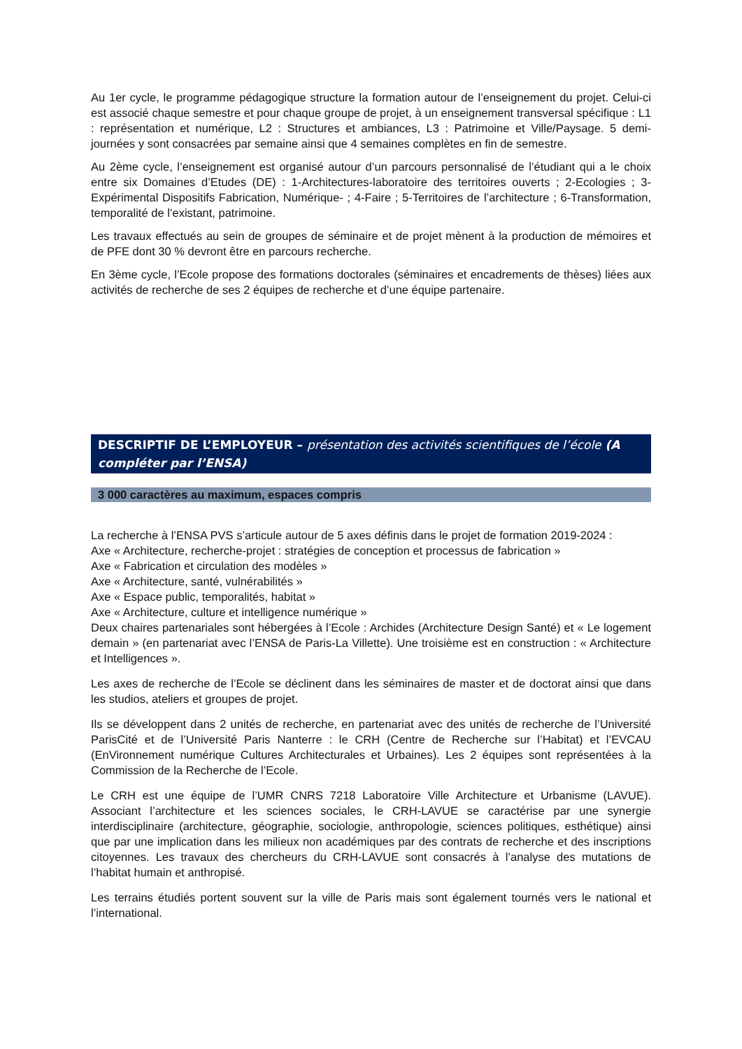Au 1er cycle, le programme pédagogique structure la formation autour de l’enseignement du projet. Celui-ci est associé chaque semestre et pour chaque groupe de projet, à un enseignement transversal spécifique : L1 : représentation et numérique, L2 : Structures et ambiances, L3 : Patrimoine et Ville/Paysage. 5 demi-journées y sont consacrées par semaine ainsi que 4 semaines complètes en fin de semestre.
Au 2ème cycle, l’enseignement est organisé autour d’un parcours personnalisé de l’étudiant qui a le choix entre six Domaines d’Etudes (DE) : 1-Architectures-laboratoire des territoires ouverts ; 2-Ecologies ; 3-Expérimental Dispositifs Fabrication, Numérique- ; 4-Faire ; 5-Territoires de l’architecture ; 6-Transformation, temporalité de l’existant, patrimoine.
Les travaux effectués au sein de groupes de séminaire et de projet mènent à la production de mémoires et de PFE dont 30 % devront être en parcours recherche.
En 3ème cycle, l’Ecole propose des formations doctorales (séminaires et encadrements de thèses) liées aux activités de recherche de ses 2 équipes de recherche et d’une équipe partenaire.
DESCRIPTIF DE L’EMPLOYEUR – présentation des activités scientifiques de l’école (A compléter par l’ENSA)
3 000 caractères au maximum, espaces compris
La recherche à l’ENSA PVS s’articule autour de 5 axes définis dans le projet de formation 2019-2024 :
Axe « Architecture, recherche-projet : stratégies de conception et processus de fabrication »
Axe « Fabrication et circulation des modèles »
Axe « Architecture, santé, vulnérabilités »
Axe « Espace public, temporalités, habitat »
Axe « Architecture, culture et intelligence numérique »
Deux chaires partenariales sont hébergées à l’Ecole : Archides (Architecture Design Santé) et « Le logement demain » (en partenariat avec l’ENSA de Paris-La Villette). Une troisième est en construction : « Architecture et Intelligences ».
Les axes de recherche de l’Ecole se déclinent dans les séminaires de master et de doctorat ainsi que dans les studios, ateliers et groupes de projet.
Ils se développent dans 2 unités de recherche, en partenariat avec des unités de recherche de l’Université ParisCité et de l’Université Paris Nanterre : le CRH (Centre de Recherche sur l’Habitat) et l’EVCAU (EnVironnement numérique Cultures Architecturales et Urbaines). Les 2 équipes sont représentées à la Commission de la Recherche de l’Ecole.
Le CRH est une équipe de l’UMR CNRS 7218 Laboratoire Ville Architecture et Urbanisme (LAVUE). Associant l’architecture et les sciences sociales, le CRH-LAVUE se caractérise par une synergie interdisciplinaire (architecture, géographie, sociologie, anthropologie, sciences politiques, esthétique) ainsi que par une implication dans les milieux non académiques par des contrats de recherche et des inscriptions citoyennes. Les travaux des chercheurs du CRH-LAVUE sont consacrés à l’analyse des mutations de l’habitat humain et anthropisé.
Les terrains étudiés portent souvent sur la ville de Paris mais sont également tournés vers le national et l’international.